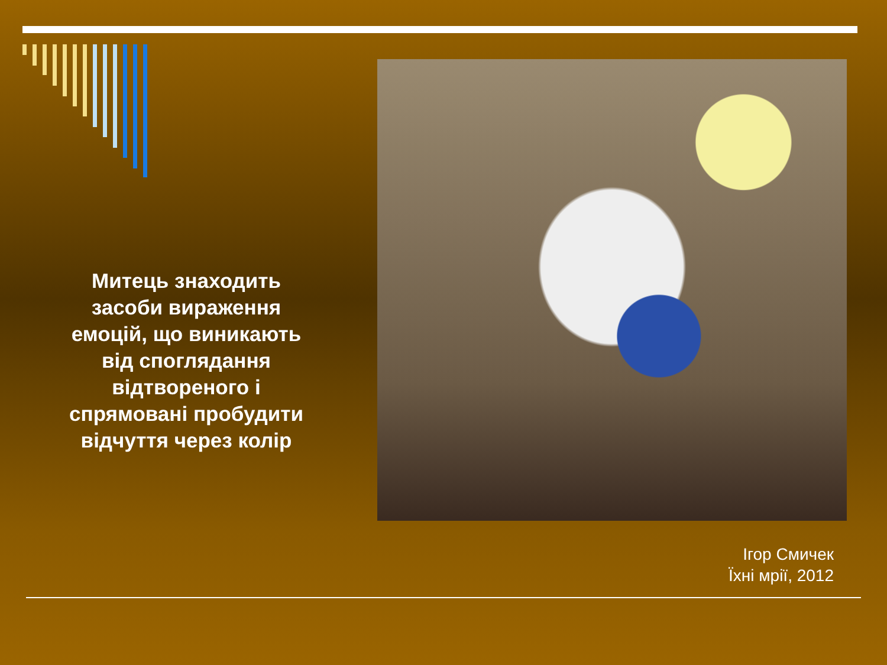Митець знаходить засоби вираження емоцій, що виникають від споглядання відтвореного і спрямовані пробудити відчуття через колір
Ігор Смичек
Їхні мрії, 2012